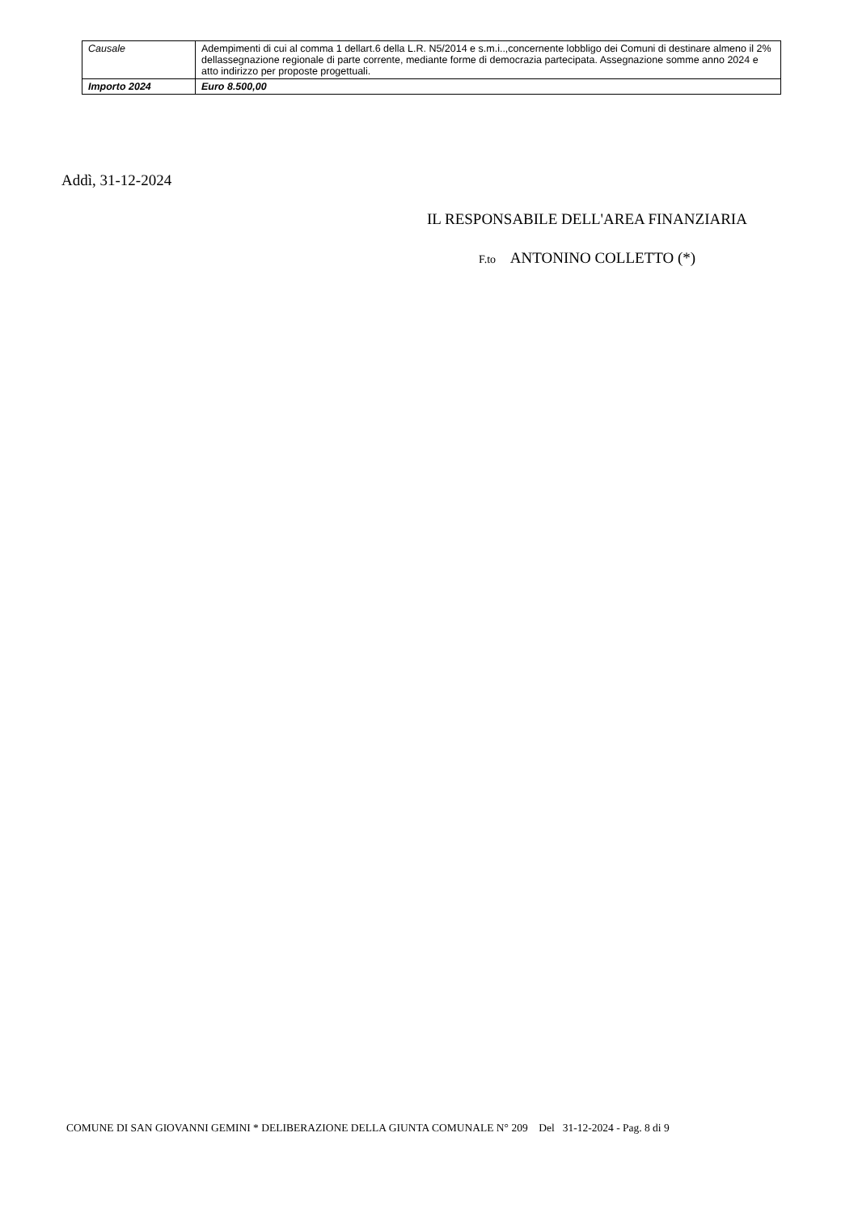| Causale | Adempimenti di cui al comma 1 dellart.6 della L.R. N5/2014 e s.m.i..,concernente lobbligo dei Comuni di destinare almeno il 2% dellassegnazione regionale di parte corrente, mediante forme di democrazia partecipata. Assegnazione somme anno 2024 e atto indirizzo per proposte progettuali. |
| Importo 2024 | Euro 8.500,00 |
Addì, 31-12-2024
IL RESPONSABILE DELL'AREA FINANZIARIA
F.to ANTONINO COLLETTO (*)
COMUNE DI SAN GIOVANNI GEMINI * DELIBERAZIONE DELLA GIUNTA COMUNALE N° 209 Del 31-12-2024 - Pag. 8 di 9